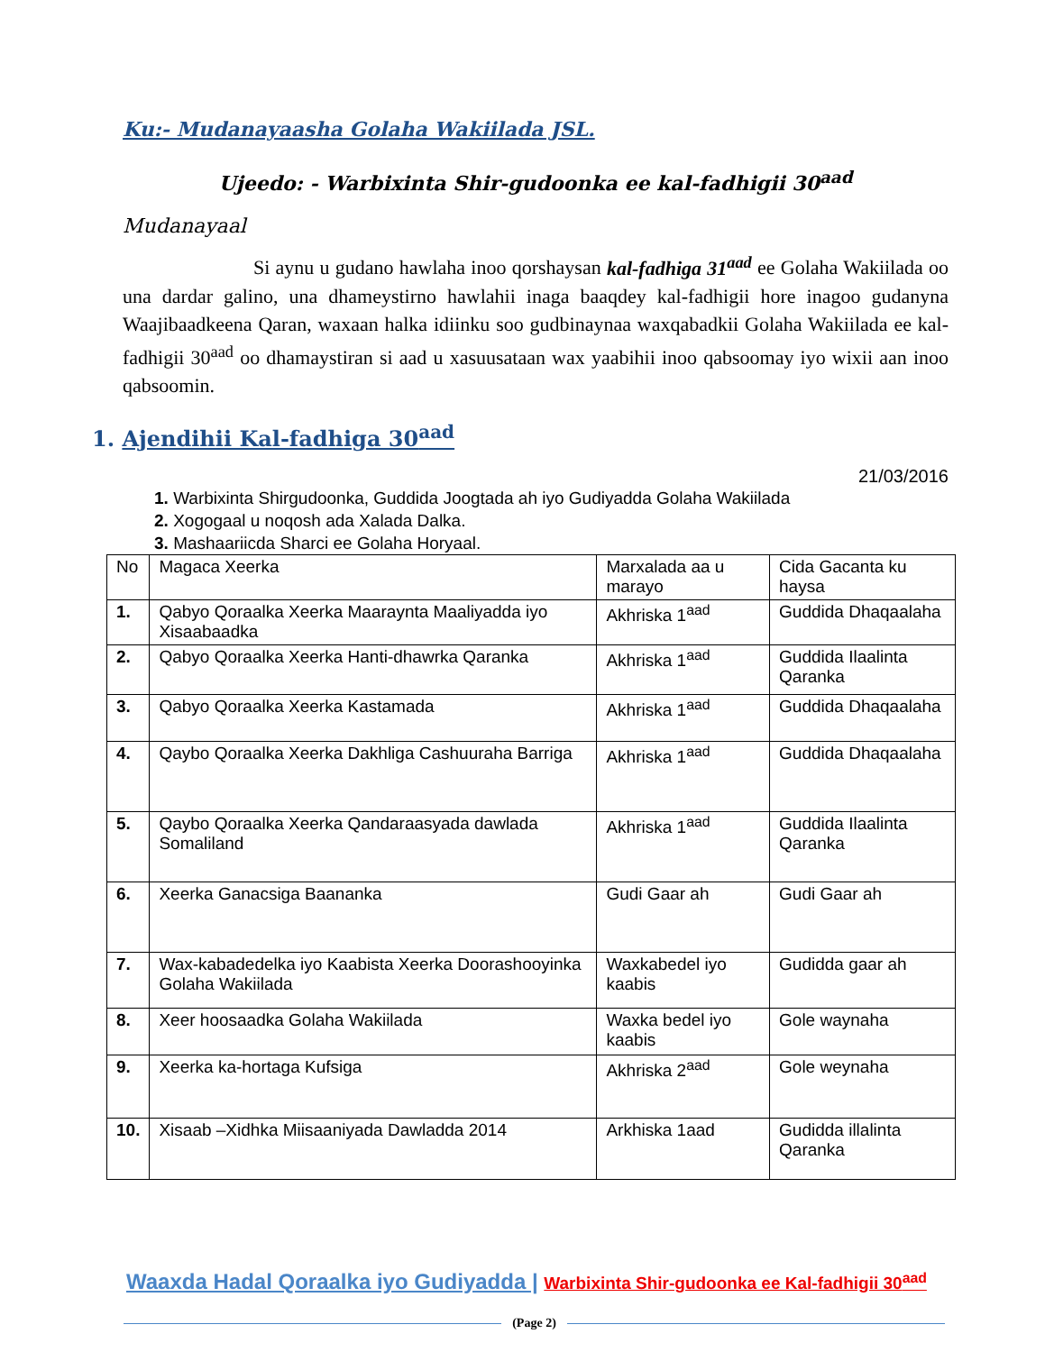Ku:- Mudanayaasha Golaha Wakiilada JSL.
Ujeedo: - Warbixinta Shir-gudoonka ee kal-fadhigii 30<sup>aad</sup>
Mudanayaal
Si aynu u gudano hawlaha inoo qorshaysan kal-fadhiga 31<sup>aad</sup> ee Golaha Wakiilada oo una dardar galino, una dhameystirno hawlahii inaga baaqdey kal-fadhigii hore inagoo gudanyna Waajibaadkeena Qaran, waxaan halka idiinku soo gudbinaynaa waxqabadkii Golaha Wakiilada ee kal-fadhigii 30<sup>aad</sup> oo dhamaystiran si aad u xasuusataan wax yaabihii inoo qabsoomay iyo wixii aan inoo qabsoomin.
1. Ajendihii Kal-fadhiga 30<sup>aad</sup>
21/03/2016
1. Warbixinta Shirgudoonka, Guddida Joogtada ah iyo Gudiyadda Golaha Wakiilada
2. Xogogaal u noqosh ada Xalada Dalka.
3. Mashaariicda Sharci ee Golaha Horyaal.
| No | Magaca Xeerka | Marxalada aa u marayo | Cida Gacanta ku haysa |
| --- | --- | --- | --- |
| 1. | Qabyo Qoraalka Xeerka Maaraynta Maaliyadda iyo Xisaabaadka | Akhriska 1<sup>aad</sup> | Guddida Dhaqaalaha |
| 2. | Qabyo Qoraalka Xeerka Hanti-dhawrka Qaranka | Akhriska 1<sup>aad</sup> | Guddida Ilaalinta Qaranka |
| 3. | Qabyo Qoraalka Xeerka Kastamada | Akhriska 1<sup>aad</sup> | Guddida Dhaqaalaha |
| 4. | Qaybo Qoraalka Xeerka Dakhliga Cashuuraha Barriga | Akhriska 1<sup>aad</sup> | Guddida Dhaqaalaha |
| 5. | Qaybo Qoraalka Xeerka Qandaraasyada dawlada Somaliland | Akhriska 1<sup>aad</sup> | Guddida Ilaalinta Qaranka |
| 6. | Xeerka Ganacsiga Baananka | Gudi Gaar ah | Gudi Gaar ah |
| 7. | Wax-kabadedelka iyo Kaabista Xeerka Doorashooyinka Golaha Wakiilada | Waxkabedel iyo kaabis | Gudidda gaar ah |
| 8. | Xeer hoosaadka Golaha Wakiilada | Waxka bedel iyo kaabis | Gole waynaha |
| 9. | Xeerka ka-hortaga Kufsiga | Akhriska 2<sup>aad</sup> | Gole weynaha |
| 10. | Xisaab –Xidhka Miisaaniyada Dawladda 2014 | Arkhiska 1aad | Gudidda illalinta Qaranka |
Waaxda Hadal Qoraalka iyo Gudiyadda | Warbixinta Shir-gudoonka ee Kal-fadhigii 30<sup>aad</sup>
(Page 2)